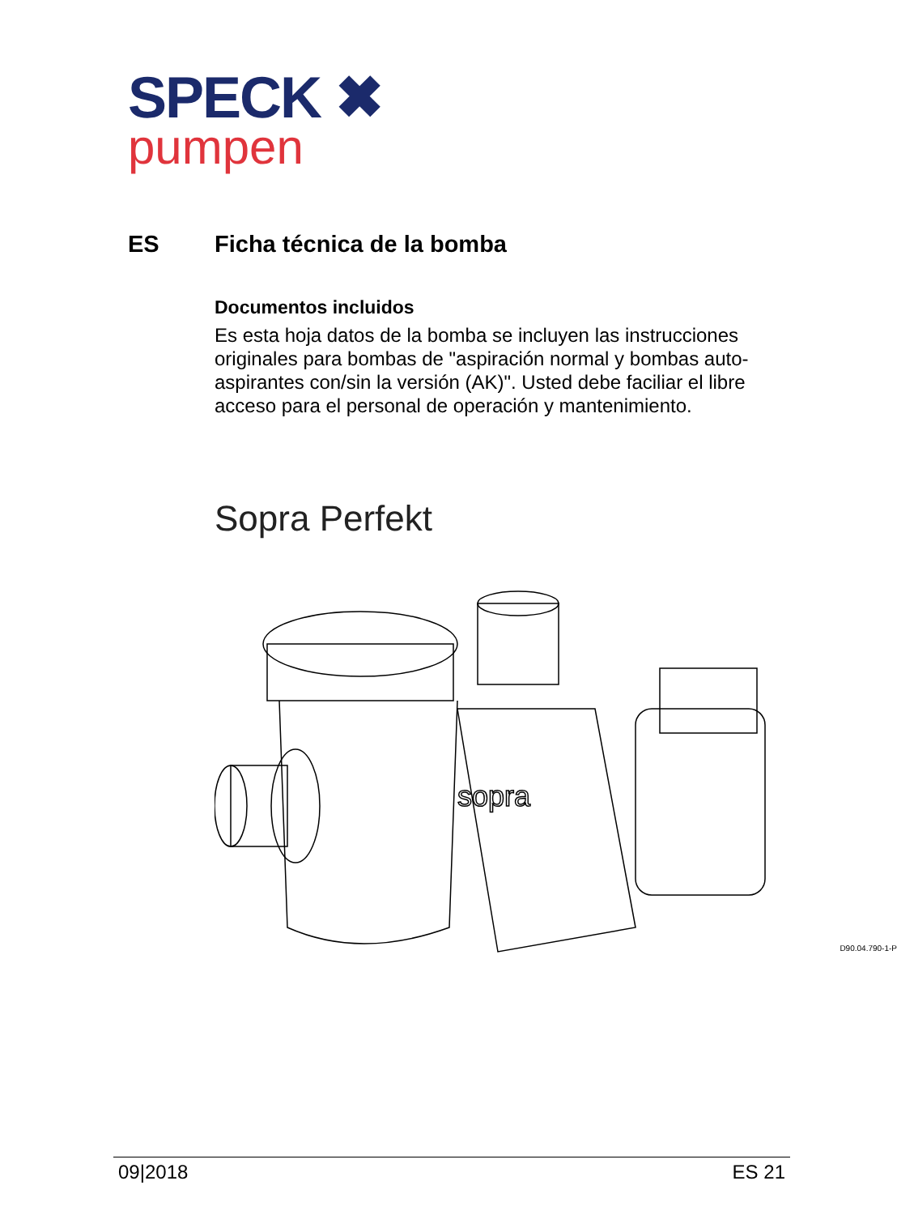SPECK ✖
pumpen
ES Ficha técnica de la bomba
Documentos incluidos
Es esta hoja datos de la bomba se incluyen las instrucciones originales para bombas de "aspiración normal y bombas auto-aspirantes con/sin la versión (AK)". Usted debe faciliar el libre acceso para el personal de operación y mantenimiento.
Sopra Perfekt
sopra
D90.04.790-1-P
09|2018 ES 21